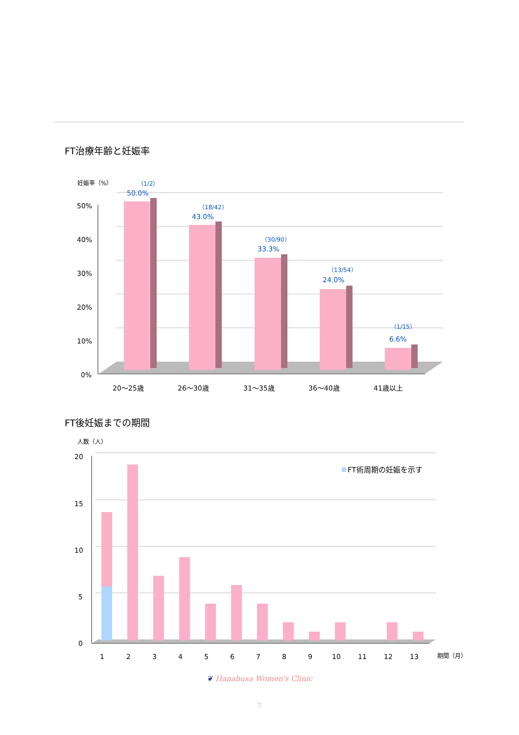FT治療年齢と妊娠率
妊娠率（%）
50%
40%
30%
20%
10%
0%
（1/2）
50.0%
（18/42）
43.0%
（30/90）
33.3%
（13/54）
24.0%
（1/15）
6.6%
20〜25歳
26〜30歳
31〜35歳
36〜40歳
41歳以上
FT後妊娠までの期間
人数（人）
20
15
10
5
0
FT術周期の妊娠を示す
1
2
3
4
5
6
7
8
9
10
11
12
13
期間（月）
❦ Hanabusa Women's Clinic
7